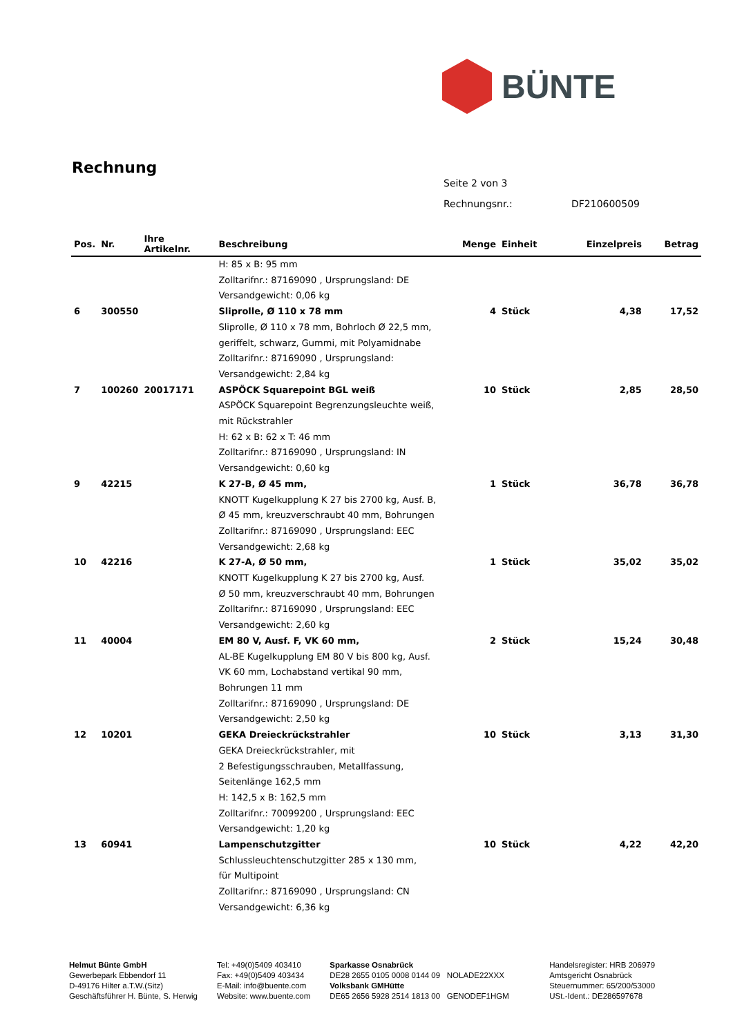BÜNTE
Rechnung
Seite 2 von 3
Rechnungsnr.: DF210600509
| Pos. | Nr. | Ihre Artikelnr. | Beschreibung | Menge | Einheit | Einzelpreis | Betrag |
| --- | --- | --- | --- | --- | --- | --- | --- |
| | | | H: 85 x B: 95 mm Zolltarifnr.: 87169090 , Ursprungsland: DE Versandgewicht: 0,06 kg | | | | |
| 6 | 300550 | | Sliprolle, Ø 110 x 78 mm | 4 | Stück | 4,38 | 17,52 |
| | | | Sliprolle, Ø 110 x 78 mm, Bohrloch Ø 22,5 mm, geriffelt, schwarz, Gummi, mit Polyamidnabe Zolltarifnr.: 87169090 , Ursprungsland: Versandgewicht: 2,84 kg | | | | |
| 7 | 100260 | 20017171 | ASPÖCK Squarepoint BGL weiß | 10 | Stück | 2,85 | 28,50 |
| | | | ASPÖCK Squarepoint Begrenzungsleuchte weiß, mit Rückstrahler H: 62 x B: 62 x T: 46 mm Zolltarifnr.: 87169090 , Ursprungsland: IN Versandgewicht: 0,60 kg | | | | |
| 9 | 42215 | | K 27-B, Ø 45 mm, | 1 | Stück | 36,78 | 36,78 |
| | | | KNOTT Kugelkupplung K 27 bis 2700 kg, Ausf. B, Ø 45 mm, kreuzverschraubt 40 mm, Bohrungen Zolltarifnr.: 87169090 , Ursprungsland: EEC Versandgewicht: 2,68 kg | | | | |
| 10 | 42216 | | K 27-A, Ø 50 mm, | 1 | Stück | 35,02 | 35,02 |
| | | | KNOTT Kugelkupplung K 27 bis 2700 kg, Ausf. Ø 50 mm, kreuzverschraubt 40 mm, Bohrungen Zolltarifnr.: 87169090 , Ursprungsland: EEC Versandgewicht: 2,60 kg | | | | |
| 11 | 40004 | | EM 80 V, Ausf. F, VK 60 mm, | 2 | Stück | 15,24 | 30,48 |
| | | | AL-BE Kugelkupplung EM 80 V bis 800 kg, Ausf. VK 60 mm, Lochabstand vertikal 90 mm, Bohrungen 11 mm Zolltarifnr.: 87169090 , Ursprungsland: DE Versandgewicht: 2,50 kg | | | | |
| 12 | 10201 | | GEKA Dreieckrückstrahler | 10 | Stück | 3,13 | 31,30 |
| | | | GEKA Dreieckrückstrahler, mit 2 Befestigungsschrauben, Metallfassung, Seitenlänge 162,5 mm H: 142,5 x B: 162,5 mm Zolltarifnr.: 70099200 , Ursprungsland: EEC Versandgewicht: 1,20 kg | | | | |
| 13 | 60941 | | Lampenschutzgitter | 10 | Stück | 4,22 | 42,20 |
| | | | Schlussleuchtenschutzgitter 285 x 130 mm, für Multipoint Zolltarifnr.: 87169090 , Ursprungsland: CN Versandgewicht: 6,36 kg | | | | |
Helmut Bünte GmbH
Gewerbepark Ebbendorf 11
D-49176 Hilter a.T.W.(Sitz)
Geschäftsführer H. Bünte, S. Herwig
Tel: +49(0)5409 403410
Fax: +49(0)5409 403434
E-Mail: info@buente.com
Website: www.buente.com
Sparkasse Osnabrück
DE28 2655 0105 0008 0144 09 NOLADE22XXX
Volksbank GMHütte
DE65 2656 5928 2514 1813 00 GENODEF1HGM
Handelsregister: HRB 206979
Amtsgericht Osnabrück
Steuernummer: 65/200/53000
USt.-Ident.: DE286597678